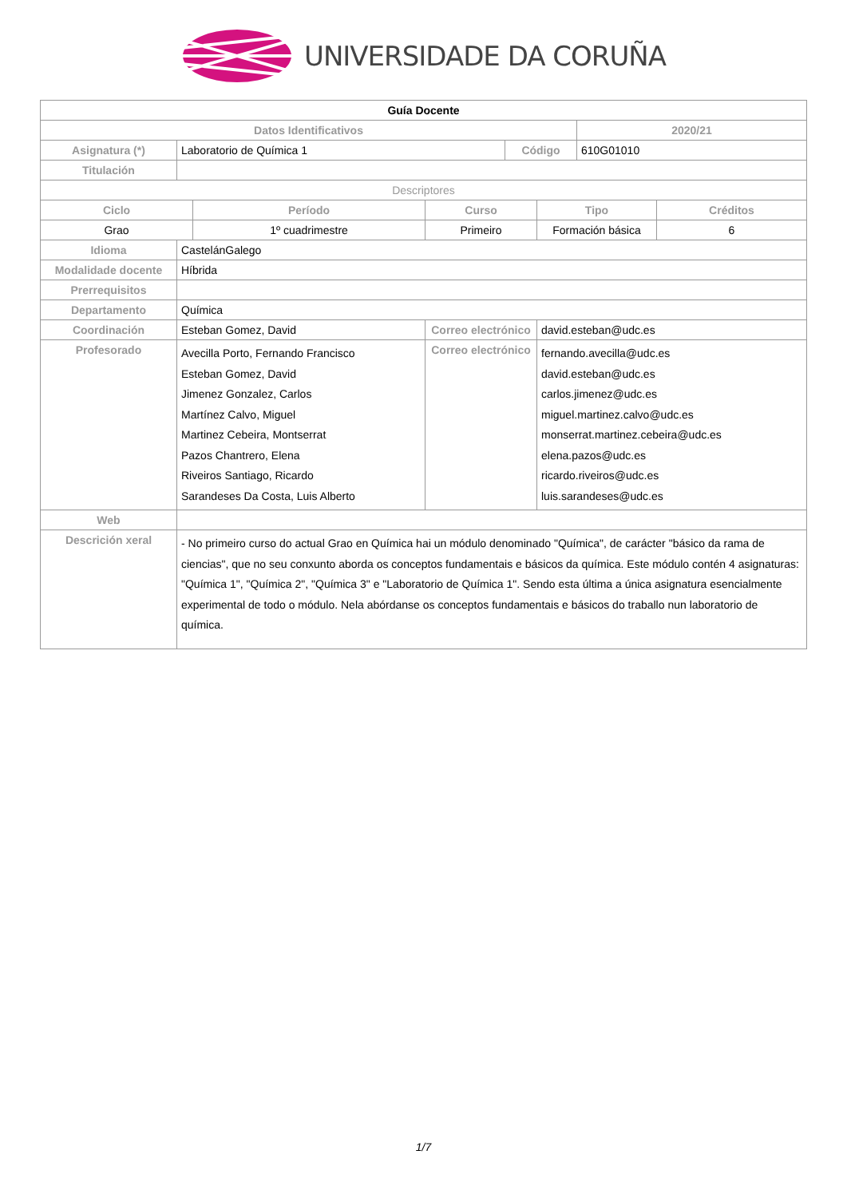UNIVERSIDADE DA CORUÑA
| Guía Docente | | | | | | | |
| Datos Identificativos | | | | | | 2020/21 | |
| Asignatura (*) | Laboratorio de Química 1 | | | Código | | 610G01010 | |
| Titulación | | | | | | | |
| Descriptores | | | | | | | |
| Ciclo | | Período | Curso | | Tipo | | Créditos |
| Grao | | 1º cuadrimestre | Primeiro | | Formación básica | | 6 |
| Idioma | CastelánGalego | | | | | | |
| Modalidade docente | Híbrida | | | | | | |
| Prerrequisitos | | | | | | | |
| Departamento | Química | | | | | | |
| Coordinación | Esteban Gomez, David | | Correo electrónico | | david.esteban@udc.es | | |
| Profesorado | Avecilla Porto, Fernando Francisco Esteban Gomez, David Jimenez Gonzalez, Carlos Martínez Calvo, Miguel Martinez Cebeira, Montserrat Pazos Chantrero, Elena Riveiros Santiago, Ricardo Sarandeses Da Costa, Luis Alberto | | Correo electrónico | | fernando.avecilla@udc.es david.esteban@udc.es carlos.jimenez@udc.es miguel.martinez.calvo@udc.es monserrat.martinez.cebeira@udc.es elena.pazos@udc.es ricardo.riveiros@udc.es luis.sarandeses@udc.es | | |
| Web | | | | | | | |
| Descrición xeral | - No primeiro curso do actual Grao en Química hai un módulo denominado "Química", de carácter "básico da rama de ciencias", que no seu conxunto aborda os conceptos fundamentais e básicos da química. Este módulo contén 4 asignaturas: "Química 1", "Química 2", "Química 3" e "Laboratorio de Química 1". Sendo esta última a única asignatura esencialmente experimental de todo o módulo. Nela abórdanse os conceptos fundamentais e básicos do traballo nun laboratorio de química. | | | | | | |
1/7